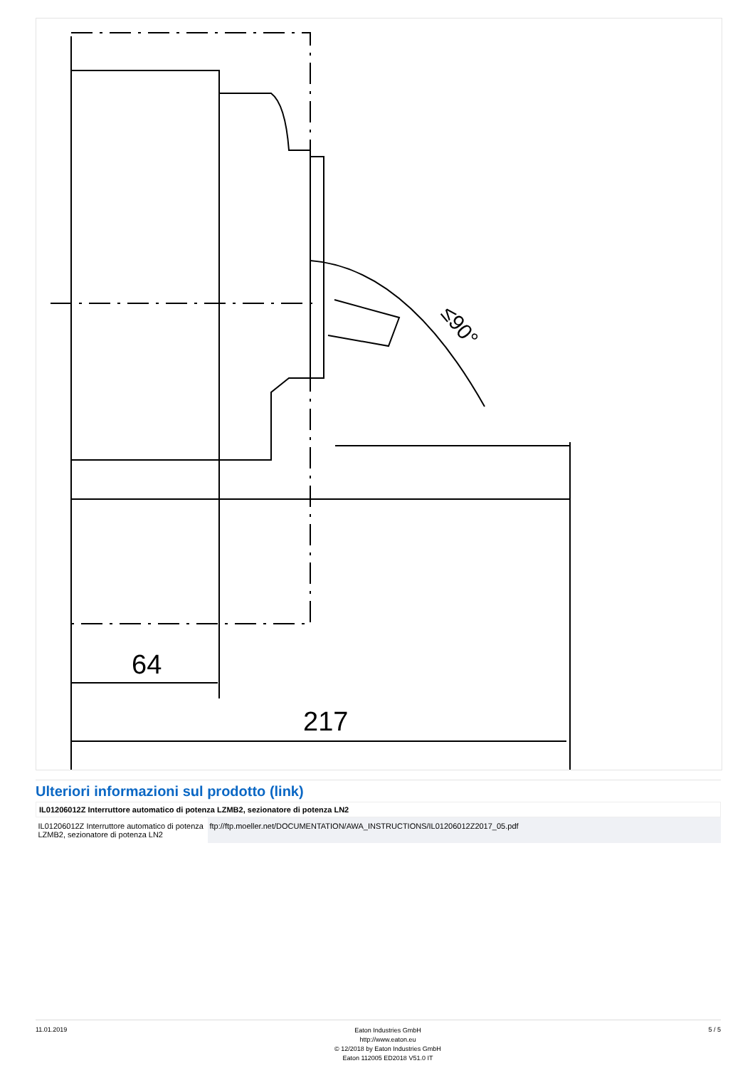64
217
≤90°
Ulteriori informazioni sul prodotto (link)
| IL01206012Z Interruttore automatico di potenza LZMB2, sezionatore di potenza LN2 | |
| --- | --- |
| IL01206012Z Interruttore automatico di potenza LZMB2, sezionatore di potenza LN2 | ftp://ftp.moeller.net/DOCUMENTATION/AWA_INSTRUCTIONS/IL01206012Z2017_05.pdf |
11.01.2019
Eaton Industries GmbH
http://www.eaton.eu
© 12/2018 by Eaton Industries GmbH
Eaton 112005 ED2018 V51.0 IT
5 / 5